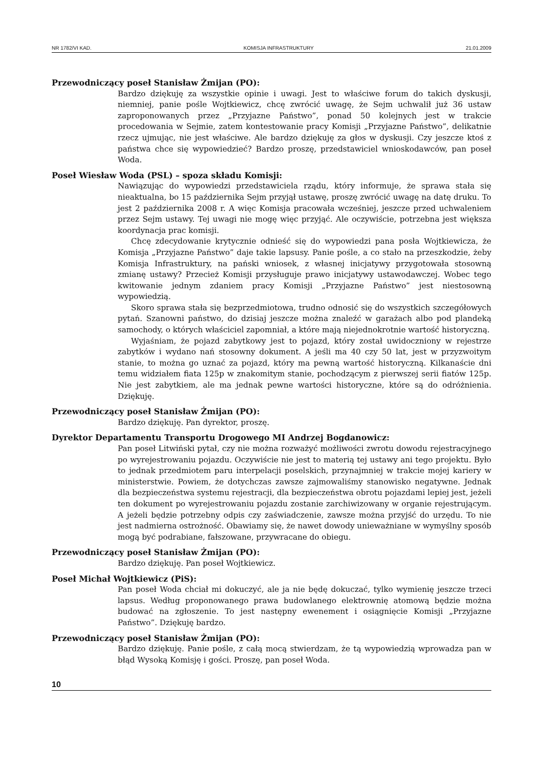NR 1782/VI KAD. KOMISJA INFRASTRUKTURY 21.01.2009
Przewodniczący poseł Stanisław Żmijan (PO):
Bardzo dziękuję za wszystkie opinie i uwagi. Jest to właściwe forum do takich dyskusji, niemniej, panie pośle Wojtkiewicz, chcę zwrócić uwagę, że Sejm uchwalił już 36 ustaw zaproponowanych przez „Przyjazne Państwo”, ponad 50 kolejnych jest w trakcie procedowania w Sejmie, zatem kontestowanie pracy Komisji „Przyjazne Państwo”, delikatnie rzecz ujmując, nie jest właściwe. Ale bardzo dziękuję za głos w dyskusji. Czy jeszcze ktoś z państwa chce się wypowiedzieć? Bardzo proszę, przedstawiciel wnioskodawców, pan poseł Woda.
Poseł Wiesław Woda (PSL) – spoza składu Komisji:
Nawiązując do wypowiedzi przedstawiciela rządu, który informuje, że sprawa stała się nieaktualna, bo 15 października Sejm przyjął ustawę, proszę zwrócić uwagę na datę druku. To jest 2 października 2008 r. A więc Komisja pracowała wcześniej, jeszcze przed uchwaleniem przez Sejm ustawy. Tej uwagi nie mogę więc przyjąć. Ale oczywiście, potrzebna jest większa koordynacja prac komisji.
Chcę zdecydowanie krytycznie odnieść się do wypowiedzi pana posła Wojtkiewicza, że Komisja „Przyjazne Państwo” daje takie lapsusy. Panie pośle, a co stało na przeszkodzie, żeby Komisja Infrastruktury, na pański wniosek, z własnej inicjatywy przygotowała stosowną zmianę ustawy? Przecież Komisji przysługuje prawo inicjatywy ustawodawczej. Wobec tego kwitowanie jednym zdaniem pracy Komisji „Przyjazne Państwo” jest niestosowną wypowiedzią.
Skoro sprawa stała się bezprzedmiotowa, trudno odnosić się do wszystkich szczegółowych pytań. Szanowni państwo, do dzisiaj jeszcze można znaleźć w garażach albo pod plandeką samochody, o których właściciel zapomniał, a które mają niejednokrotnie wartość historyczną.
Wyjaśniam, że pojazd zabytkowy jest to pojazd, który został uwidoczniony w rejestrze zabytków i wydano nań stosowny dokument. A jeśli ma 40 czy 50 lat, jest w przyzwoitym stanie, to można go uznać za pojazd, który ma pewną wartość historyczną. Kilkanaście dni temu widziałem fiata 125p w znakomitym stanie, pochodzącym z pierwszej serii fiatów 125p. Nie jest zabytkiem, ale ma jednak pewne wartości historyczne, które są do odróżnienia. Dziękuję.
Przewodniczący poseł Stanisław Żmijan (PO):
Bardzo dziękuję. Pan dyrektor, proszę.
Dyrektor Departamentu Transportu Drogowego MI Andrzej Bogdanowicz:
Pan poseł Litwiński pytał, czy nie można rozważyć możliwości zwrotu dowodu rejestracyjnego po wyrejestrowaniu pojazdu. Oczywiście nie jest to materią tej ustawy ani tego projektu. Było to jednak przedmiotem paru interpelacji poselskich, przynajmniej w trakcie mojej kariery w ministerstwie. Powiem, że dotychczas zawsze zajmowaliśmy stanowisko negatywne. Jednak dla bezpieczeństwa systemu rejestracji, dla bezpieczeństwa obrotu pojazdami lepiej jest, jeżeli ten dokument po wyrejestrowaniu pojazdu zostanie zarchiwizowany w organie rejestrującym. A jeżeli będzie potrzebny odpis czy zaświadczenie, zawsze można przyjść do urzędu. To nie jest nadmierna ostrożność. Obawiamy się, że nawet dowody unieważniane w wymyślny sposób mogą być podrabiane, fałszowane, przywracane do obiegu.
Przewodniczący poseł Stanisław Żmijan (PO):
Bardzo dziękuję. Pan poseł Wojtkiewicz.
Poseł Michał Wojtkiewicz (PiS):
Pan poseł Woda chciał mi dokuczyć, ale ja nie będę dokuczać, tylko wymienię jeszcze trzeci lapsus. Według proponowanego prawa budowlanego elektrownię atomową będzie można budować na zgłoszenie. To jest następny ewenement i osiągnięcie Komisji „Przyjazne Państwo”. Dziękuję bardzo.
Przewodniczący poseł Stanisław Żmijan (PO):
Bardzo dziękuję. Panie pośle, z całą mocą stwierdzam, że tą wypowiedzią wprowadza pan w błąd Wysoką Komisję i gości. Proszę, pan poseł Woda.
10